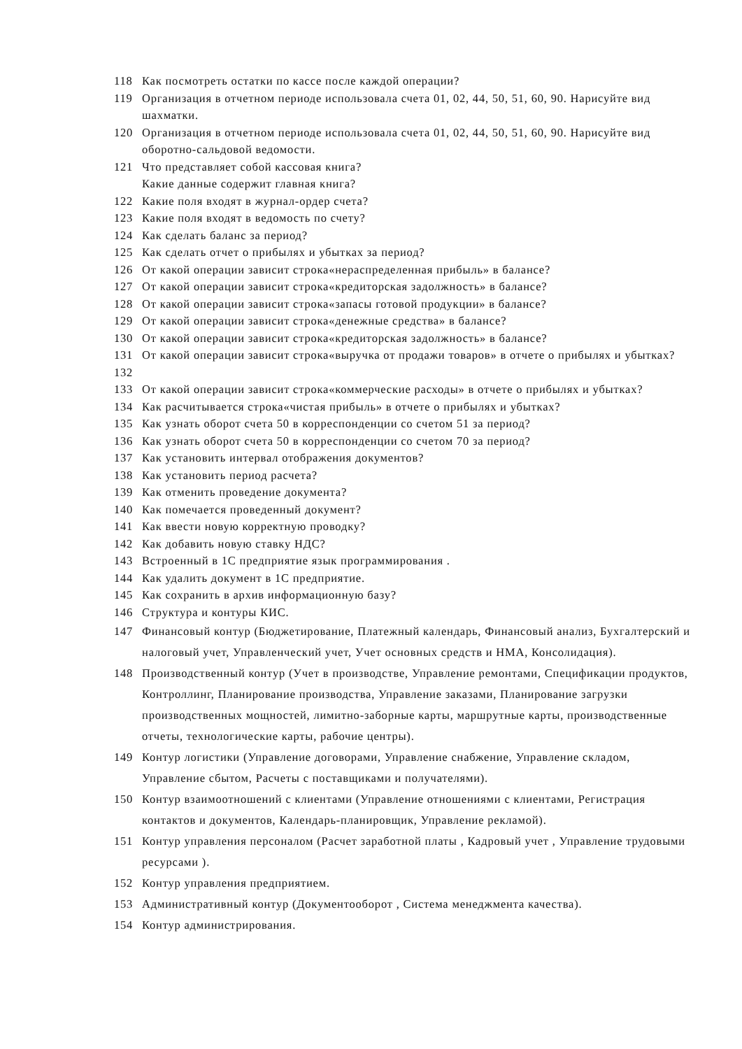118 Как посмотреть остатки по кассе после каждой операции?
119 Организация в отчетном периоде использовала счета 01, 02, 44, 50, 51, 60, 90. Нарисуйте вид шахматки.
120 Организация в отчетном периоде использовала счета 01, 02, 44, 50, 51, 60, 90. Нарисуйте вид оборотно-сальдовой ведомости.
121 Что представляет собой кассовая книга?
Какие данные содержит главная книга?
122 Какие поля входят в журнал-ордер счета?
123 Какие поля входят в ведомость по счету?
124 Как сделать баланс за период?
125 Как сделать отчет о прибылях и убытках за период?
126 От какой операции зависит строка«нераспределенная прибыль» в балансе?
127 От какой операции зависит строка«кредиторская задолжность» в балансе?
128 От какой операции зависит строка«запасы готовой продукции» в балансе?
129 От какой операции зависит строка«денежные средства» в балансе?
130 От какой операции зависит строка«кредиторская задолжность» в балансе?
131
132 От какой операции зависит строка«выручка от продажи товаров» в отчете о прибылях и убытках?
133 От какой операции зависит строка«коммерческие расходы» в отчете о прибылях и убытках?
134 Как расчитывается строка«чистая прибыль» в отчете о прибылях и убытках?
135 Как узнать оборот счета 50 в корреспонденции со счетом 51 за период?
136 Как узнать оборот счета 50 в корреспонденции со счетом 70 за период?
137 Как установить интервал отображения документов?
138 Как установить период расчета?
139 Как отменить проведение документа?
140 Как помечается проведенный документ?
141 Как ввести новую корректную проводку?
142 Как добавить новую ставку НДС?
143 Встроенный в 1С предприятие язык программирования .
144 Как удалить документ в 1С предприятие.
145 Как сохранить в архив информационную базу?
146 Структура и контуры КИС.
147 Финансовый контур (Бюджетирование, Платежный календарь, Финансовый анализ, Бухгалтерский и налоговый учет, Управленческий учет, Учет основных средств и НМА, Консолидация).
148 Производственный контур (Учет в производстве, Управление ремонтами, Спецификации продуктов, Контроллинг, Планирование производства, Управление заказами, Планирование загрузки производственных мощностей, лимитно-заборные карты, маршрутные карты, производственные отчеты, технологические карты, рабочие центры).
149 Контур логистики (Управление договорами, Управление снабжение, Управление складом, Управление сбытом, Расчеты с поставщиками и получателями).
150 Контур взаимоотношений с клиентами (Управление отношениями с клиентами, Регистрация контактов и документов, Календарь-планировщик, Управление рекламой).
151 Контур управления персоналом (Расчет заработной платы , Кадровый учет , Управление трудовыми ресурсами ).
152 Контур управления предприятием.
153 Административный контур (Документооборот , Система менеджмента качества).
154 Контур администрирования.